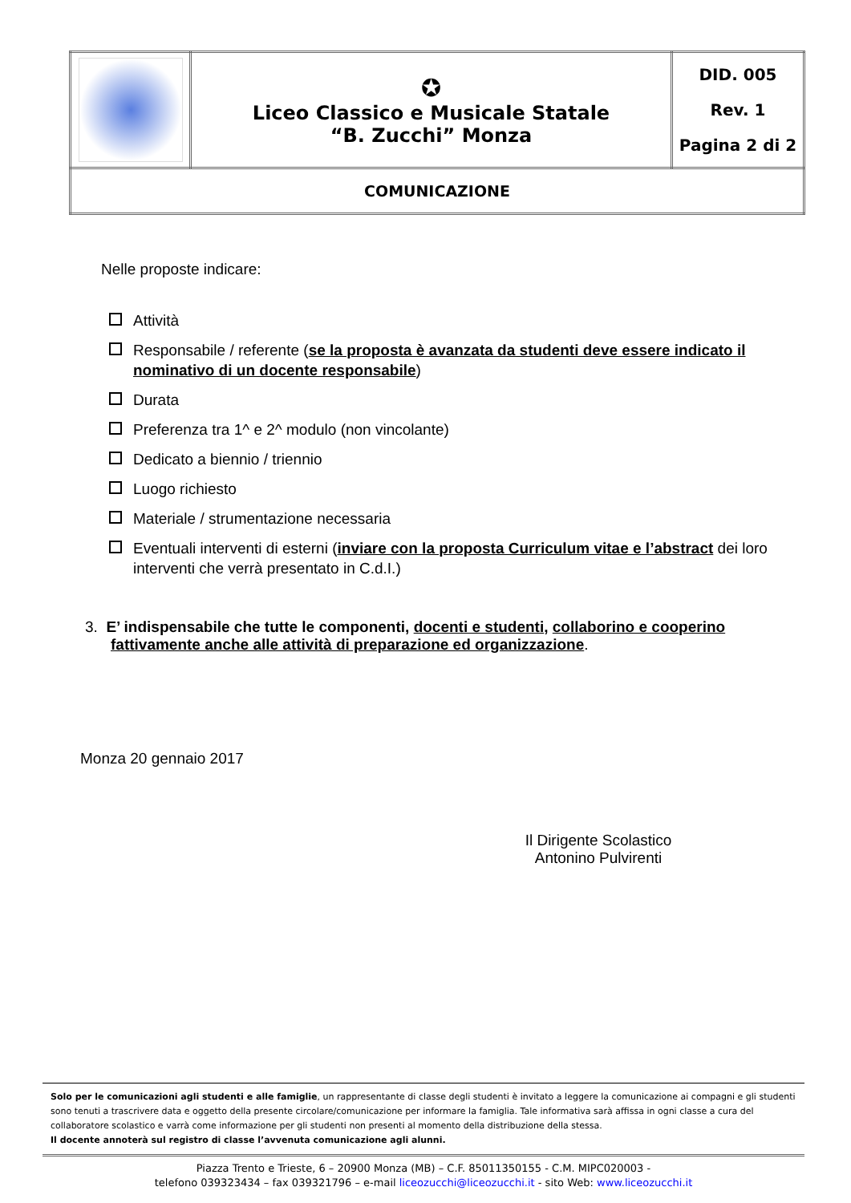| | ✪ Liceo Classico e Musicale Statale “B. Zucchi” Monza | DID. 005 Rev. 1 Pagina 2 di 2 |
| COMUNICAZIONE | | |
Nelle proposte indicare:
Attività
Responsabile / referente (se la proposta è avanzata da studenti deve essere indicato il nominativo di un docente responsabile)
Durata
Preferenza tra 1^ e 2^ modulo (non vincolante)
Dedicato a biennio / triennio
Luogo richiesto
Materiale / strumentazione necessaria
Eventuali interventi di esterni (inviare con la proposta Curriculum vitae e l’abstract dei loro interventi che verrà presentato in C.d.I.)
3. E’ indispensabile che tutte le componenti, docenti e studenti, collaborino e cooperino fattivamente anche alle attività di preparazione ed organizzazione.
Monza 20 gennaio 2017
Il Dirigente Scolastico
Antonino Pulvirenti
Solo per le comunicazioni agli studenti e alle famiglie, un rappresentante di classe degli studenti è invitato a leggere la comunicazione ai compagni e gli studenti sono tenuti a trascrivere data e oggetto della presente circolare/comunicazione per informare la famiglia. Tale informativa sarà affissa in ogni classe a cura del collaboratore scolastico e varrà come informazione per gli studenti non presenti al momento della distribuzione della stessa.
Il docente annoterà sul registro di classe l’avvenuta comunicazione agli alunni.
Piazza Trento e Trieste, 6 – 20900 Monza (MB) – C.F. 85011350155 - C.M. MIPC020003 -
telefono 039323434 – fax 039321796 – e-mail liceozucchi@liceozucchi.it - sito Web: www.liceozucchi.it